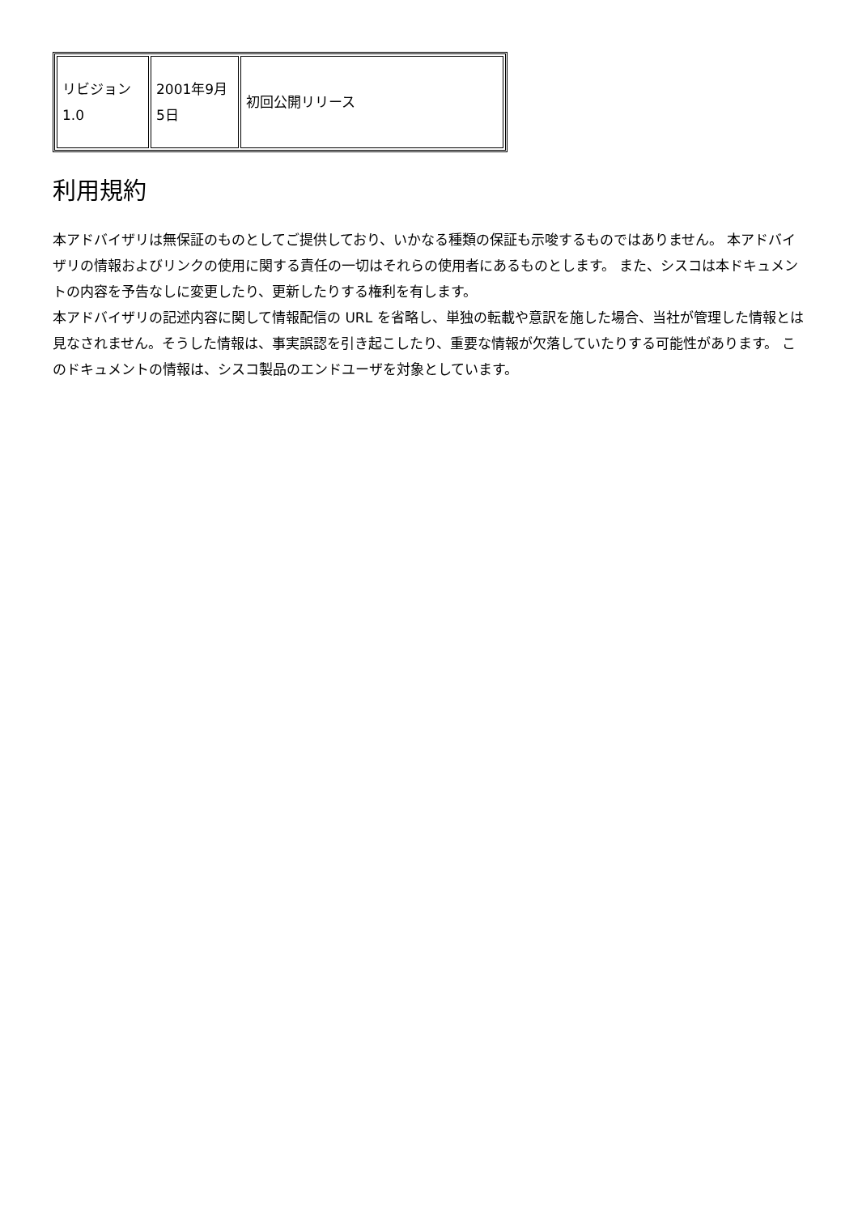| リビジョン 1.0 | 2001年9月5日 | 初回公開リリース |
利用規約
本アドバイザリは無保証のものとしてご提供しており、いかなる種類の保証も示唆するものではありません。 本アドバイザリの情報およびリンクの使用に関する責任の一切はそれらの使用者にあるものとします。 また、シスコは本ドキュメントの内容を予告なしに変更したり、更新したりする権利を有します。
本アドバイザリの記述内容に関して情報配信の URL を省略し、単独の転載や意訳を施した場合、当社が管理した情報とは見なされません。そうした情報は、事実誤認を引き起こしたり、重要な情報が欠落していたりする可能性があります。 このドキュメントの情報は、シスコ製品のエンドユーザを対象としています。